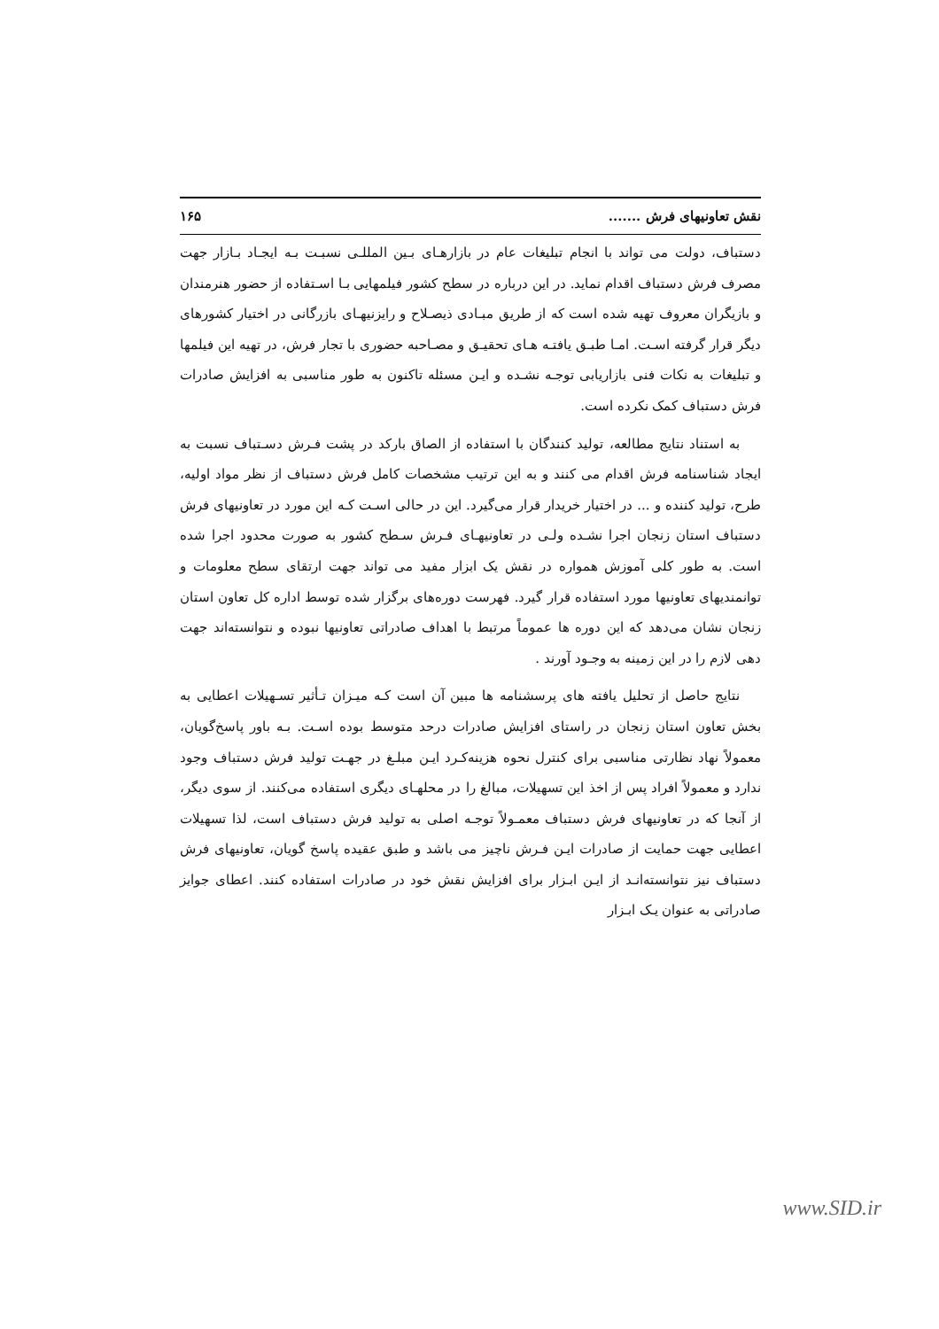نقش تعاونیهای فرش ....... ۱۶۵
دستباف، دولت می تواند با انجام تبلیغات عام در بازارهـای بـین المللـی نسبـت بـه ایجـاد بـازار جهت مصرف فرش دستباف اقدام نماید. در این درباره در سطح کشور فیلمهایی بـا اسـتفاده از حضور هنرمندان و بازیگران معروف تهیه شده است که از طریق مبـادی ذیصـلاح و رایزنیهـای بازرگانی در اختیار کشورهای دیگر قرار گرفته اسـت. امـا طبـق یافتـه هـای تحقیـق و مصـاحبه حضوری با تجار فرش، در تهیه این فیلمها و تبلیغات به نکات فنی بازاریابی توجـه نشـده و ایـن مسئله تاکنون به طور مناسبی به افزایش صادرات فرش دستباف کمک نکرده است.
به استناد نتایج مطالعه، تولید کنندگان با استفاده از الصاق بارکد در پشت فـرش دسـتباف نسبت به ایجاد شناسنامه فرش اقدام می کنند و به این ترتیب مشخصات کامل فرش دستباف از نظر مواد اولیه، طرح، تولید کننده و ... در اختیار خریدار قرار می‌گیرد. این در حالی اسـت کـه این مورد در تعاونیهای فرش دستباف استان زنجان اجرا نشـده ولـی در تعاونیهـای فـرش سـطح کشور به صورت محدود اجرا شده است. به طور کلی آموزش همواره در نقش یک ابزار مفید می تواند جهت ارتقای سطح معلومات و توانمندیهای تعاونیها مورد استفاده قرار گیرد. فهرست دوره‌های برگزار شده توسط اداره کل تعاون استان زنجان نشان می‌دهد که این دوره ها عموماً مرتبط با اهداف صادراتی تعاونیها نبوده و نتوانسته‌اند جهت دهی لازم را در این زمینه به وجـود آورند .
نتایج حاصل از تحلیل یافته های پرسشنامه ها مبین آن است کـه میـزان تـأثیر تسـهیلات اعطایی به بخش تعاون استان زنجان در راستای افزایش صادرات درحد متوسط بوده اسـت. بـه باور پاسخ‌گویان، معمولاً نهاد نظارتی مناسبی برای کنترل نحوه هزینه‌کـرد ایـن مبلـغ در جهـت تولید فرش دستباف وجود ندارد و معمولاً افراد پس از اخذ این تسهیلات، مبالغ را در محلهـای دیگری استفاده می‌کنند. از سوی دیگر، از آنجا که در تعاونیهای فرش دستباف معمـولاً توجـه اصلی به تولید فرش دستباف است، لذا تسهیلات اعطایی جهت حمایت از صادرات ایـن فـرش ناچیز می باشد و طبق عقیده پاسخ گویان، تعاونیهای فرش دستباف نیز نتوانسته‌انـد از ایـن ابـزار برای افزایش نقش خود در صادرات استفاده کنند. اعطای جوایز صادراتی به عنوان یـک ابـزار
www.SID.ir